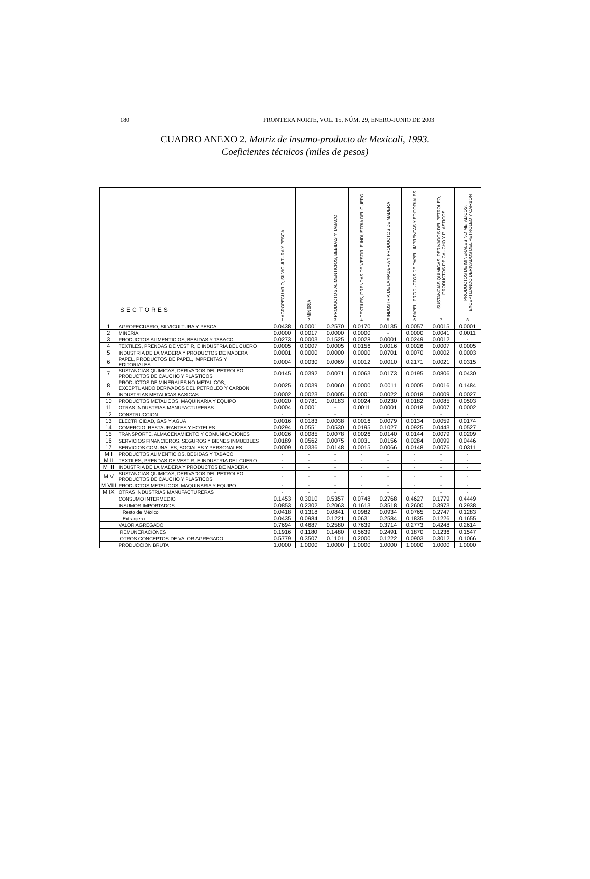180 FRONTERA NORTE, VOL. 15, NÚM. 29, ENERO-JUNIO DE 2003
CUADRO ANEXO 2. Matriz de insumo-producto de Mexicali, 1993.
Coeficientes técnicos (miles de pesos)
| SECTORES | | AGROPECUARIO, SILVICULTURA Y PESCA 1 | MINERIA 2 | PRODUCTOS ALIMENTICIOS, BEBIDAS Y TABACO 3 | TEXTILES, PRENDAS DE VESTIR, E INDUSTRIA DEL CUERO 4 | INDUSTRIA DE LA MADERA Y PRODUCTOS DE MADERA 5 | PAPEL, PRODUCTOS DE PAPEL, IMPRENTAS Y EDITORIALES 6 | SUSTANCIAS QUIMICAS, DERIVADOS DEL PETROLEO, PRODUCTOS DE CAUCHO Y PLASTICOS 7 | PRODUCTOS DE MINERALES NO METALICOS, EXCEPTUANDO DERIVADOS DEL PETROLEO Y CARBON 8 |
| --- | --- | --- | --- | --- | --- | --- | --- | --- | --- |
| 1 | AGROPECUARIO, SILVICULTURA Y PESCA | 0.0438 | 0.0001 | 0.2570 | 0.0170 | 0.0135 | 0.0057 | 0.0015 | 0.0001 |
| 2 | MINERIA | 0.0000 | 0.0017 | 0.0000 | 0.0000 | - | 0.0000 | 0.0041 | 0.0011 |
| 3 | PRODUCTOS ALIMENTICIOS, BEBIDAS Y TABACO | 0.0273 | 0.0003 | 0.1525 | 0.0028 | 0.0001 | 0.0249 | 0.0012 | - |
| 4 | TEXTILES, PRENDAS DE VESTIR, E INDUSTRIA DEL CUERO | 0.0005 | 0.0007 | 0.0005 | 0.0156 | 0.0016 | 0.0026 | 0.0007 | 0.0005 |
| 5 | INDUSTRIA DE LA MADERA Y PRODUCTOS DE MADERA | 0.0001 | 0.0000 | 0.0000 | 0.0000 | 0.0701 | 0.0070 | 0.0002 | 0.0003 |
| 6 | PAPEL, PRODUCTOS DE PAPEL, IMPRENTAS Y EDITORIALES | 0.0004 | 0.0030 | 0.0069 | 0.0012 | 0.0010 | 0.2171 | 0.0021 | 0.0315 |
| 7 | SUSTANCIAS QUIMICAS, DERIVADOS DEL PETROLEO, PRODUCTOS DE CAUCHO Y PLASTICOS | 0.0145 | 0.0392 | 0.0071 | 0.0063 | 0.0173 | 0.0195 | 0.0806 | 0.0430 |
| 8 | PRODUCTOS DE MINERALES NO METALICOS, EXCEPTUANDO DERIVADOS DEL PETROLEO Y CARBON | 0.0025 | 0.0039 | 0.0060 | 0.0000 | 0.0011 | 0.0005 | 0.0016 | 0.1484 |
| 9 | INDUSTRIAS METALICAS BASICAS | 0.0002 | 0.0023 | 0.0005 | 0.0001 | 0.0022 | 0.0018 | 0.0009 | 0.0027 |
| 10 | PRODUCTOS METALICOS, MAQUINARIA Y EQUIPO | 0.0020 | 0.0781 | 0.0183 | 0.0024 | 0.0230 | 0.0182 | 0.0085 | 0.0503 |
| 11 | OTRAS INDUSTRIAS MANUFACTURERAS | 0.0004 | 0.0001 | - | 0.0011 | 0.0001 | 0.0018 | 0.0007 | 0.0002 |
| 12 | CONSTRUCCION | - | - | - | - | - | - | - | - |
| 13 | ELECTRICIDAD, GAS Y AGUA | 0.0016 | 0.0183 | 0.0038 | 0.0016 | 0.0079 | 0.0134 | 0.0059 | 0.0174 |
| 14 | COMERCIO, RESTAURANTES Y HOTELES | 0.0294 | 0.0551 | 0.0530 | 0.0195 | 0.1027 | 0.0925 | 0.0443 | 0.0527 |
| 15 | TRANSPORTE, ALMACENAMIENTO Y COMUNICACIONES | 0.0026 | 0.0085 | 0.0078 | 0.0026 | 0.0140 | 0.0144 | 0.0079 | 0.0209 |
| 16 | SERVICIOS FINANCIEROS, SEGUROS Y BIENES INMUEBLES | 0.0189 | 0.0562 | 0.0075 | 0.0031 | 0.0156 | 0.0284 | 0.0099 | 0.0446 |
| 17 | SERVICIOS COMUNALES, SOCIALES Y PERSONALES | 0.0009 | 0.0336 | 0.0148 | 0.0015 | 0.0066 | 0.0148 | 0.0076 | 0.0311 |
| M I | PRODUCTOS ALIMENTICIOS, BEBIDAS Y TABACO | - | - | - | - | - | - | - | - |
| M II | TEXTILES, PRENDAS DE VESTIR, E INDUSTRIA DEL CUERO | - | - | - | - | - | - | - | - |
| M III | INDUSTRIA DE LA MADERA Y PRODUCTOS DE MADERA | - | - | - | - | - | - | - | - |
| M V | SUSTANCIAS QUIMICAS, DERIVADOS DEL PETROLEO, PRODUCTOS DE CAUCHO Y PLASTICOS | - | - | - | - | - | - | - | - |
| M VIII | PRODUCTOS METALICOS, MAQUINARIA Y EQUIPO | - | - | - | - | - | - | - | - |
| M IX | OTRAS INDUSTRIAS MANUFACTURERAS | - | - | - | - | - | - | - | - |
| | CONSUMO INTERMEDIO | 0.1453 | 0.3010 | 0.5357 | 0.0748 | 0.2768 | 0.4627 | 0.1779 | 0.4449 |
| | INSUMOS IMPORTADOS | 0.0853 | 0.2302 | 0.2063 | 0.1613 | 0.3518 | 0.2600 | 0.3973 | 0.2938 |
| | Resto de México | 0.0418 | 0.1318 | 0.0841 | 0.0982 | 0.0934 | 0.0765 | 0.2747 | 0.1283 |
| | Extranjero | 0.0435 | 0.0984 | 0.1221 | 0.0631 | 0.2584 | 0.1835 | 0.1226 | 0.1655 |
| | VALOR AGREGADO | 0.7694 | 0.4687 | 0.2580 | 0.7639 | 0.3714 | 0.2773 | 0.4248 | 0.2614 |
| | REMUNERACIONES | 0.1916 | 0.1180 | 0.1480 | 0.5639 | 0.2491 | 0.1870 | 0.1236 | 0.1547 |
| | OTROS CONCEPTOS DE VALOR AGREGADO | 0.5779 | 0.3507 | 0.1101 | 0.2000 | 0.1222 | 0.0903 | 0.3012 | 0.1066 |
| | PRODUCCION BRUTA | 1.0000 | 1.0000 | 1.0000 | 1.0000 | 1.0000 | 1.0000 | 1.0000 | 1.0000 |